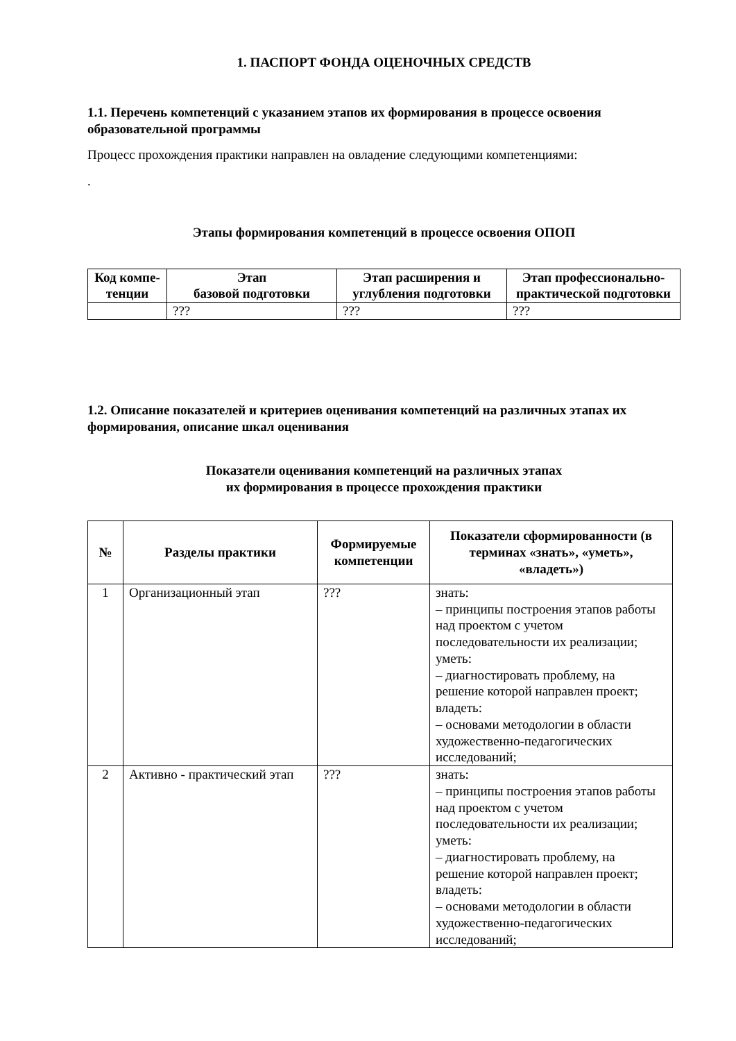1. ПАСПОРТ ФОНДА ОЦЕНОЧНЫХ СРЕДСТВ
1.1. Перечень компетенций с указанием этапов их формирования в процессе освоения образовательной программы
Процесс прохождения практики направлен на овладение следующими компетенциями:
.
Этапы формирования компетенций в процессе освоения ОПОП
| Код компе-тенции | Этап базовой подготовки | Этап расширения и углубления подготовки | Этап профессионально-практической подготовки |
| --- | --- | --- | --- |
| | ??? | ??? | ??? |
1.2. Описание показателей и критериев оценивания компетенций на различных этапах их формирования, описание шкал оценивания
Показатели оценивания компетенций на различных этапах
их формирования в процессе прохождения практики
| № | Разделы практики | Формируемые компетенции | Показатели сформированности (в терминах «знать», «уметь», «владеть») |
| --- | --- | --- | --- |
| 1 | Организационный этап | ??? | знать: – принципы построения этапов работы над проектом с учетом последовательности их реализации; уметь: – диагностировать проблему, на решение которой направлен проект; владеть: – основами методологии в области художественно-педагогических исследований; |
| 2 | Активно - практический этап | ??? | знать: – принципы построения этапов работы над проектом с учетом последовательности их реализации; уметь: – диагностировать проблему, на решение которой направлен проект; владеть: – основами методологии в области художественно-педагогических исследований; |